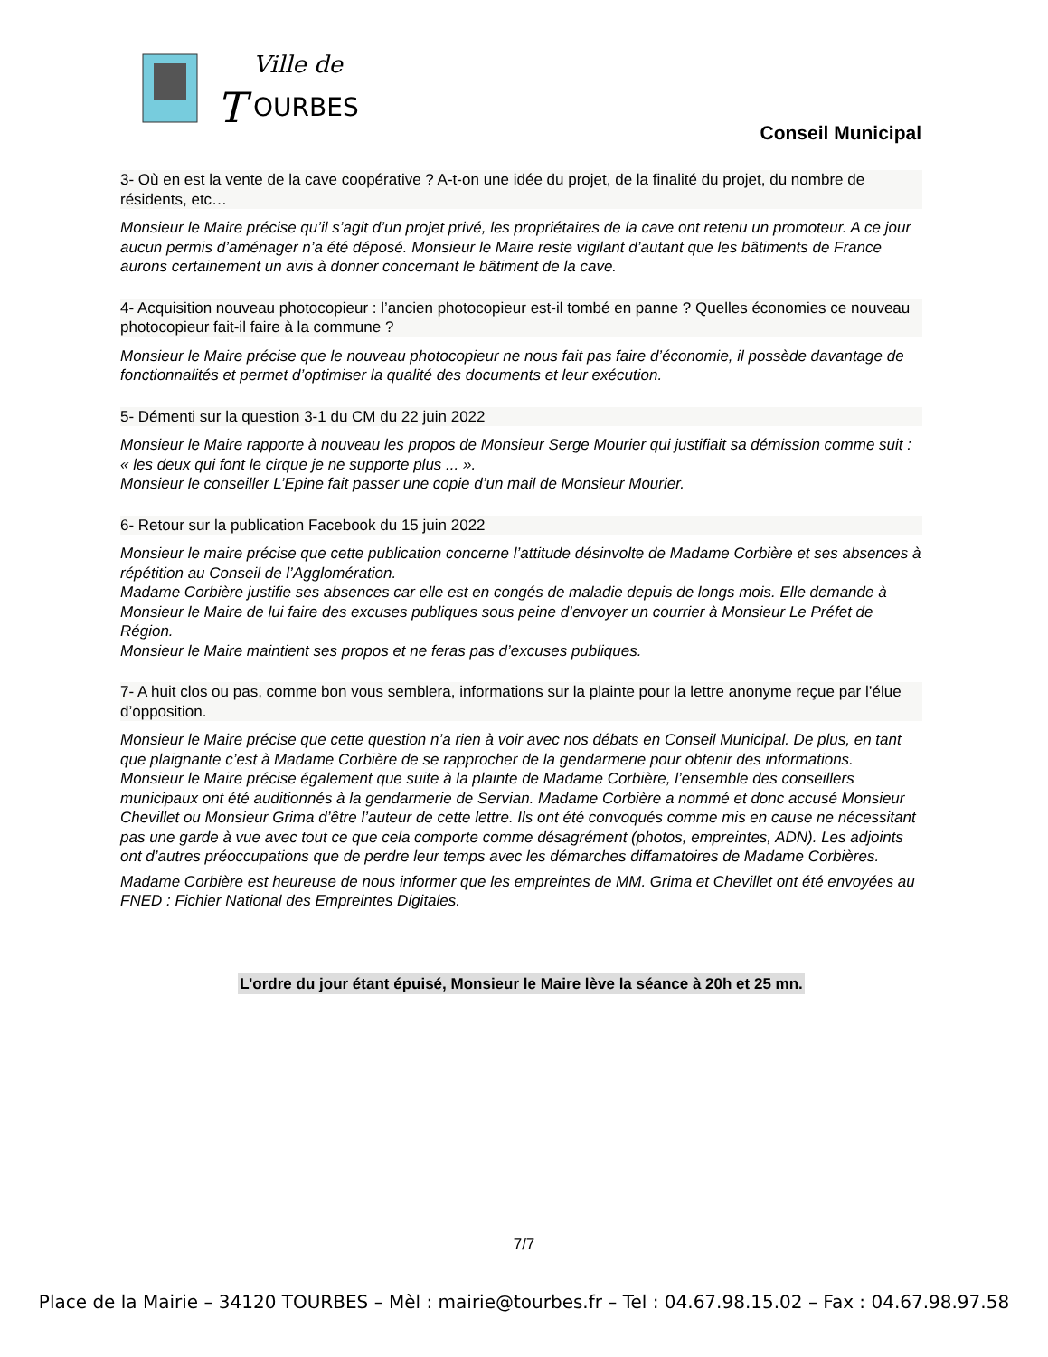Ville de
T
OURBES
Conseil Municipal
3- Où en est la vente de la cave coopérative ? A-t-on une idée du projet, de la finalité du projet, du nombre de résidents, etc…
Monsieur le Maire précise qu’il s’agit d’un projet privé, les propriétaires de la cave ont retenu un promoteur. A ce jour aucun permis d’aménager n’a été déposé. Monsieur le Maire reste vigilant d’autant que les bâtiments de France aurons certainement un avis à donner concernant le bâtiment de la cave.
4- Acquisition nouveau photocopieur : l’ancien photocopieur est-il tombé en panne ? Quelles économies ce nouveau photocopieur fait-il faire à la commune ?
Monsieur le Maire précise que le nouveau photocopieur ne nous fait pas faire d’économie, il possède davantage de fonctionnalités et permet d’optimiser la qualité des documents et leur exécution.
5- Démenti sur la question 3-1 du CM du 22 juin 2022
Monsieur le Maire rapporte à nouveau les propos de Monsieur Serge Mourier qui justifiait sa démission comme suit : « les deux qui font le cirque je ne supporte plus ... ».
Monsieur le conseiller L’Epine fait passer une copie d’un mail de Monsieur Mourier.
6- Retour sur la publication Facebook du 15 juin 2022
Monsieur le maire précise que cette publication concerne l’attitude désinvolte de Madame Corbière et ses absences à répétition au Conseil de l’Agglomération.
Madame Corbière justifie ses absences car elle est en congés de maladie depuis de longs mois. Elle demande à Monsieur le Maire de lui faire des excuses publiques sous peine d’envoyer un courrier à Monsieur Le Préfet de Région.
Monsieur le Maire maintient ses propos et ne feras pas d’excuses publiques.
7- A huit clos ou pas, comme bon vous semblera, informations sur la plainte pour la lettre anonyme reçue par l’élue d’opposition.
Monsieur le Maire précise que cette question n’a rien à voir avec nos débats en Conseil Municipal. De plus, en tant que plaignante c’est à Madame Corbière de se rapprocher de la gendarmerie pour obtenir des informations.
Monsieur le Maire précise également que suite à la plainte de Madame Corbière, l’ensemble des conseillers municipaux ont été auditionnés à la gendarmerie de Servian. Madame Corbière a nommé et donc accusé Monsieur Chevillet ou Monsieur Grima d’être l’auteur de cette lettre. Ils ont été convoqués comme mis en cause ne nécessitant pas une garde à vue avec tout ce que cela comporte comme désagrément (photos, empreintes, ADN). Les adjoints ont d’autres préoccupations que de perdre leur temps avec les démarches diffamatoires de Madame Corbières.
Madame Corbière est heureuse de nous informer que les empreintes de MM. Grima et Chevillet ont été envoyées au FNED : Fichier National des Empreintes Digitales.
L’ordre du jour étant épuisé, Monsieur le Maire lève la séance à 20h et 25 mn.
7/7
Place de la Mairie – 34120 TOURBES – Mèl : mairie@tourbes.fr – Tel : 04.67.98.15.02 – Fax : 04.67.98.97.58